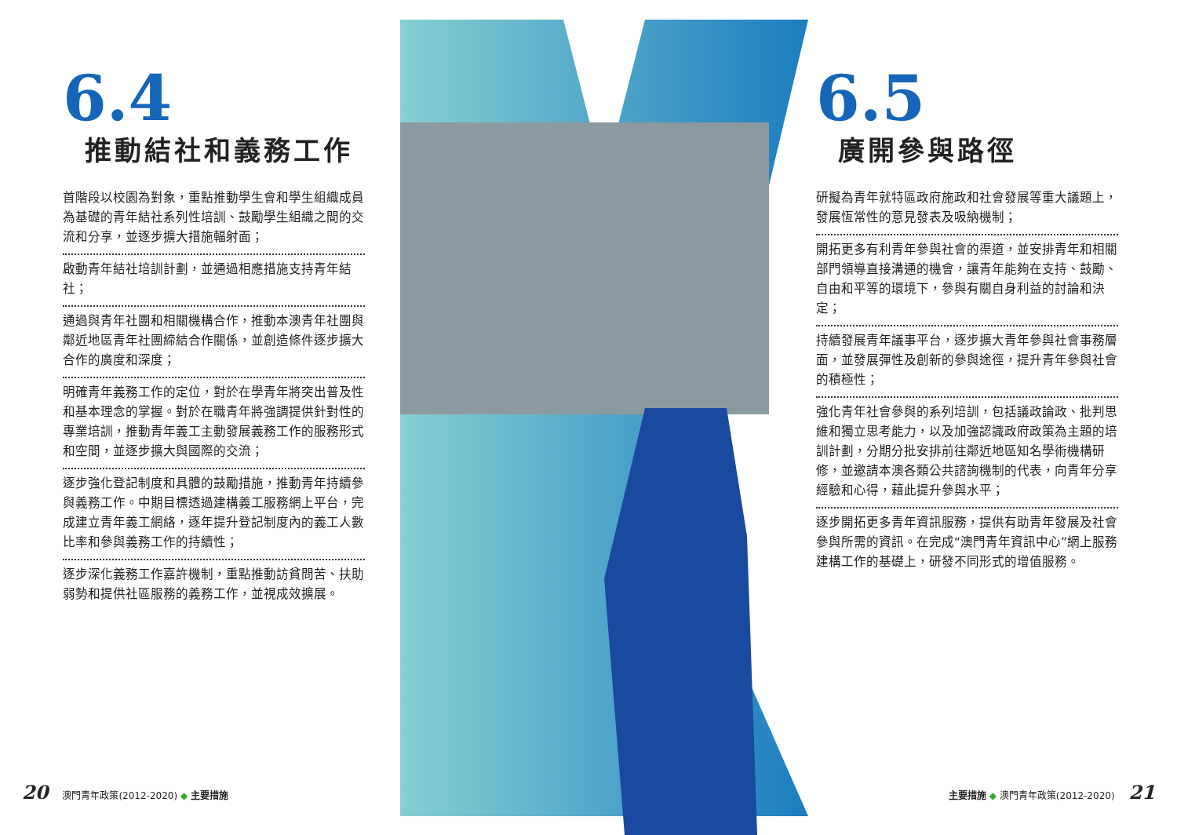6.4
推動結社和義務工作
首階段以校園為對象，重點推動學生會和學生組織成員為基礎的青年結社系列性培訓、鼓勵學生組織之間的交流和分享，並逐步擴大措施輻射面；
啟動青年結社培訓計劃，並通過相應措施支持青年結社；
通過與青年社團和相關機構合作，推動本澳青年社團與鄰近地區青年社團締結合作關係，並創造條件逐步擴大合作的廣度和深度；
明確青年義務工作的定位，對於在學青年將突出普及性和基本理念的掌握。對於在職青年將強調提供針對性的專業培訓，推動青年義工主動發展義務工作的服務形式和空間，並逐步擴大與國際的交流；
逐步強化登記制度和具體的鼓勵措施，推動青年持續參與義務工作。中期目標透過建構義工服務網上平台，完成建立青年義工網絡，逐年提升登記制度內的義工人數比率和參與義務工作的持續性；
逐步深化義務工作嘉許機制，重點推動訪貧問苦、扶助弱勢和提供社區服務的義務工作，並視成效擴展。
6.5
廣開參與路徑
研擬為青年就特區政府施政和社會發展等重大議題上，發展恆常性的意見發表及吸納機制；
開拓更多有利青年參與社會的渠道，並安排青年和相關部門領導直接溝通的機會，讓青年能夠在支持、鼓勵、自由和平等的環境下，參與有關自身利益的討論和決定；
持續發展青年議事平台，逐步擴大青年參與社會事務層面，並發展彈性及創新的參與途徑，提升青年參與社會的積極性；
強化青年社會參與的系列培訓，包括議政論政、批判思維和獨立思考能力，以及加強認識政府政策為主題的培訓計劃，分期分批安排前往鄰近地區知名學術機構研修，並邀請本澳各類公共諮詢機制的代表，向青年分享經驗和心得，藉此提升參與水平；
逐步開拓更多青年資訊服務，提供有助青年發展及社會參與所需的資訊。在完成“澳門青年資訊中心”網上服務建構工作的基礎上，研發不同形式的增值服務。
20 澳門青年政策(2012-2020) ◆ 主要措施
主要措施 ◆ 澳門青年政策(2012-2020) 21